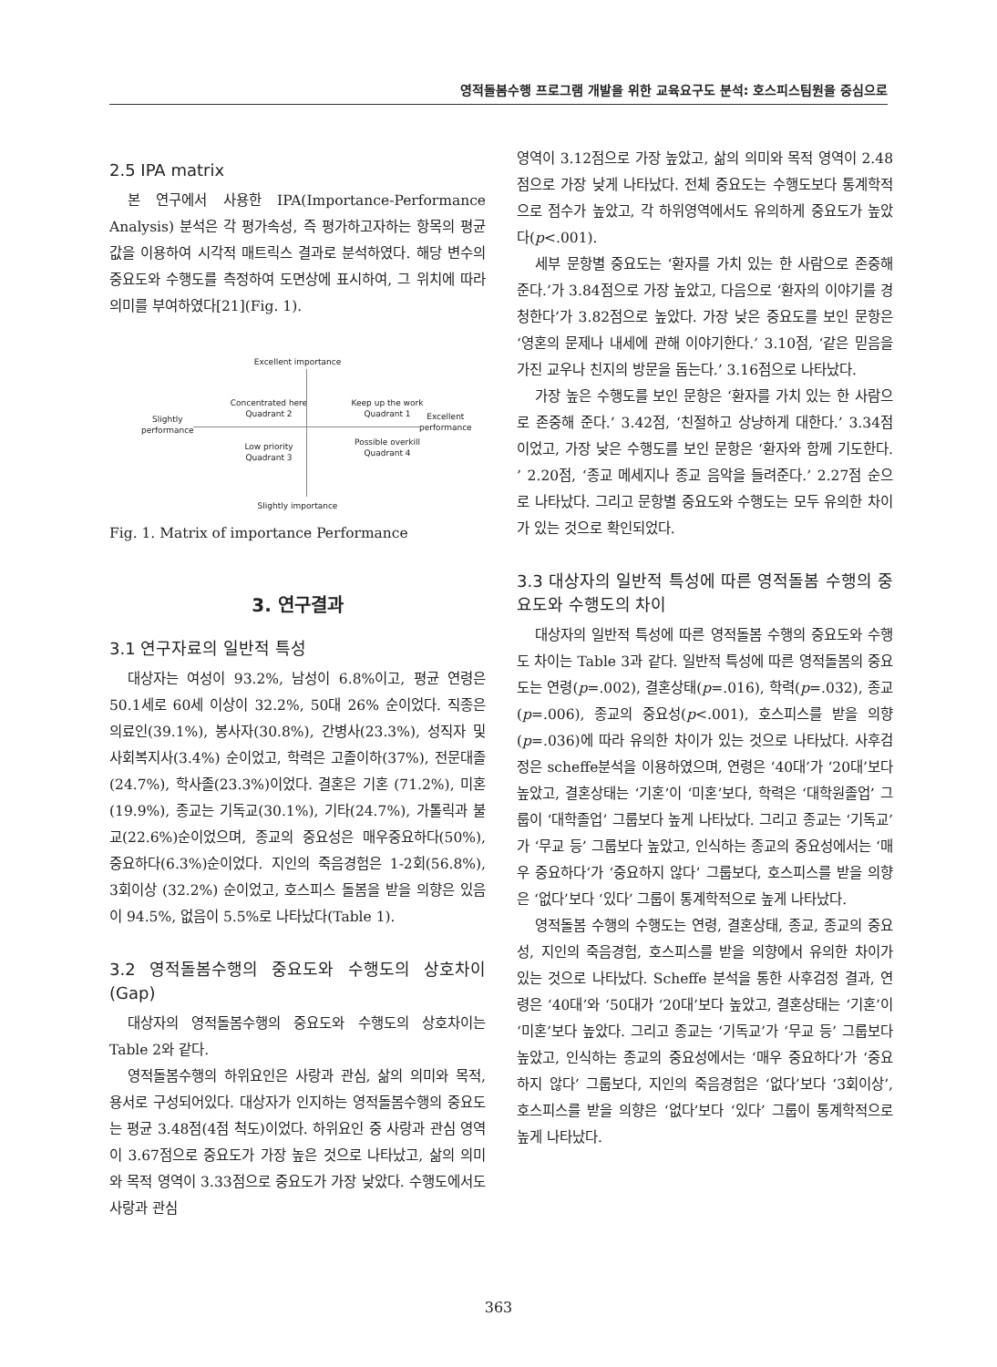영적돌봄수행 프로그램 개발을 위한 교육요구도 분석: 호스피스팀원을 중심으로
2.5 IPA matrix
본 연구에서 사용한 IPA(Importance-Performance Analysis) 분석은 각 평가속성, 즉 평가하고자하는 항목의 평균값을 이용하여 시각적 매트릭스 결과로 분석하였다. 해당 변수의 중요도와 수행도를 측정하여 도면상에 표시하여, 그 위치에 따라 의미를 부여하였다[21](Fig. 1).
Excellent importance
Concentrated here
Quadrant 2
Keep up the work
Quadrant 1
Slightly
performance
Excellent
performance
Low priority
Quadrant 3
Possible overkill
Quadrant 4
Slightly importance
Fig. 1. Matrix of importance Performance
3. 연구결과
3.1 연구자료의 일반적 특성
대상자는 여성이 93.2%, 남성이 6.8%이고, 평균 연령은 50.1세로 60세 이상이 32.2%, 50대 26% 순이었다. 직종은 의료인(39.1%), 봉사자(30.8%), 간병사(23.3%), 성직자 및 사회복지사(3.4%) 순이었고, 학력은 고졸이하(37%), 전문대졸(24.7%), 학사졸(23.3%)이었다. 결혼은 기혼 (71.2%), 미혼(19.9%), 종교는 기독교(30.1%), 기타(24.7%), 가톨릭과 불교(22.6%)순이었으며, 종교의 중요성은 매우중요하다(50%), 중요하다(6.3%)순이었다. 지인의 죽음경험은 1-2회(56.8%), 3회이상 (32.2%) 순이었고, 호스피스 돌봄을 받을 의향은 있음이 94.5%, 없음이 5.5%로 나타났다(Table 1).
3.2 영적돌봄수행의 중요도와 수행도의 상호차이 (Gap)
대상자의 영적돌봄수행의 중요도와 수행도의 상호차이는 Table 2와 같다.
영적돌봄수행의 하위요인은 사랑과 관심, 삶의 의미와 목적, 용서로 구성되어있다. 대상자가 인지하는 영적돌봄수행의 중요도는 평균 3.48점(4점 척도)이었다. 하위요인 중 사랑과 관심 영역이 3.67점으로 중요도가 가장 높은 것으로 나타났고, 삶의 의미와 목적 영역이 3.33점으로 중요도가 가장 낮았다. 수행도에서도 사랑과 관심
영역이 3.12점으로 가장 높았고, 삶의 의미와 목적 영역이 2.48점으로 가장 낮게 나타났다. 전체 중요도는 수행도보다 통계학적으로 점수가 높았고, 각 하위영역에서도 유의하게 중요도가 높았다(p<.001).
세부 문항별 중요도는 ‘환자를 가치 있는 한 사람으로 존중해 준다.’가 3.84점으로 가장 높았고, 다음으로 ‘환자의 이야기를 경청한다’가 3.82점으로 높았다. 가장 낮은 중요도를 보인 문항은 ‘영혼의 문제나 내세에 관해 이야기한다.’ 3.10점, ‘같은 믿음을 가진 교우나 친지의 방문을 돕는다.’ 3.16점으로 나타났다.
가장 높은 수행도를 보인 문항은 ‘환자를 가치 있는 한 사람으로 존중해 준다.’ 3.42점, ‘친절하고 상냥하게 대한다.’ 3.34점이었고, 가장 낮은 수행도를 보인 문항은 ‘환자와 함께 기도한다. ’ 2.20점, ‘종교 메세지나 종교 음악을 들려준다.’ 2.27점 순으로 나타났다. 그리고 문항별 중요도와 수행도는 모두 유의한 차이가 있는 것으로 확인되었다.
3.3 대상자의 일반적 특성에 따른 영적돌봄 수행의 중요도와 수행도의 차이
대상자의 일반적 특성에 따른 영적돌봄 수행의 중요도와 수행도 차이는 Table 3과 같다. 일반적 특성에 따른 영적돌봄의 중요도는 연령(p=.002), 결혼상태(p=.016), 학력(p=.032), 종교(p=.006), 종교의 중요성(p<.001), 호스피스를 받을 의향(p=.036)에 따라 유의한 차이가 있는 것으로 나타났다. 사후검정은 scheffe분석을 이용하였으며, 연령은 ‘40대’가 ‘20대’보다 높았고, 결혼상태는 ‘기혼’이 ‘미혼’보다, 학력은 ‘대학원졸업’ 그룹이 ‘대학졸업’ 그룹보다 높게 나타났다. 그리고 종교는 ‘기독교’가 ‘무교 등’ 그룹보다 높았고, 인식하는 종교의 중요성에서는 ‘매우 중요하다’가 ‘중요하지 않다’ 그룹보다, 호스피스를 받을 의향은 ‘없다’보다 ‘있다’ 그룹이 통계학적으로 높게 나타났다.
영적돌봄 수행의 수행도는 연령, 결혼상태, 종교, 종교의 중요성, 지인의 죽음경험, 호스피스를 받을 의향에서 유의한 차이가 있는 것으로 나타났다. Scheffe 분석을 통한 사후검정 결과, 연령은 ‘40대’와 ‘50대가 ‘20대’보다 높았고, 결혼상태는 ‘기혼’이 ‘미혼’보다 높았다. 그리고 종교는 ‘기독교’가 ‘무교 등’ 그룹보다 높았고, 인식하는 종교의 중요성에서는 ‘매우 중요하다’가 ‘중요하지 않다’ 그룹보다, 지인의 죽음경험은 ‘없다’보다 ‘3회이상’, 호스피스를 받을 의향은 ‘없다’보다 ‘있다’ 그룹이 통계학적으로 높게 나타났다.
363